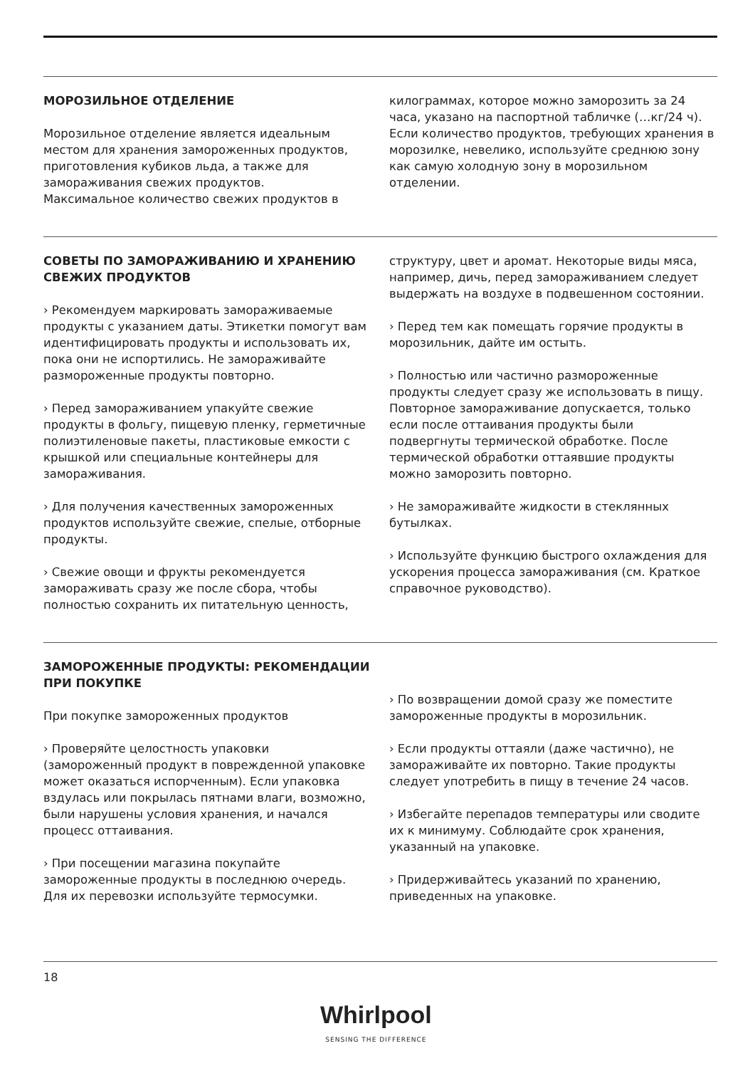МОРОЗИЛЬНОЕ ОТДЕЛЕНИЕ
Морозильное отделение является идеальным местом для хранения замороженных продуктов, приготовления кубиков льда, а также для замораживания свежих продуктов.
Максимальное количество свежих продуктов в
килограммах, которое можно заморозить за 24 часа, указано на паспортной табличке (…кг/24 ч). Если количество продуктов, требующих хранения в морозилке, невелико, используйте среднюю зону как самую холодную зону в морозильном отделении.
СОВЕТЫ ПО ЗАМОРАЖИВАНИЮ И ХРАНЕНИЮ СВЕЖИХ ПРОДУКТОВ
› Рекомендуем маркировать замораживаемые продукты с указанием даты. Этикетки помогут вам идентифицировать продукты и использовать их, пока они не испортились. Не замораживайте размороженные продукты повторно.
› Перед замораживанием упакуйте свежие продукты в фольгу, пищевую пленку, герметичные полиэтиленовые пакеты, пластиковые емкости с крышкой или специальные контейнеры для замораживания.
› Для получения качественных замороженных продуктов используйте свежие, спелые, отборные продукты.
› Свежие овощи и фрукты рекомендуется замораживать сразу же после сбора, чтобы полностью сохранить их питательную ценность,
структуру, цвет и аромат. Некоторые виды мяса, например, дичь, перед замораживанием следует выдержать на воздухе в подвешенном состоянии.
› Перед тем как помещать горячие продукты в морозильник, дайте им остыть.
› Полностью или частично размороженные продукты следует сразу же использовать в пищу. Повторное замораживание допускается, только если после оттаивания продукты были подвергнуты термической обработке. После термической обработки оттаявшие продукты можно заморозить повторно.
› Не замораживайте жидкости в стеклянных бутылках.
› Используйте функцию быстрого охлаждения для ускорения процесса замораживания (см. Краткое справочное руководство).
ЗАМОРОЖЕННЫЕ ПРОДУКТЫ: РЕКОМЕНДАЦИИ ПРИ ПОКУПКЕ
При покупке замороженных продуктов
› Проверяйте целостность упаковки (замороженный продукт в поврежденной упаковке может оказаться испорченным). Если упаковка вздулась или покрылась пятнами влаги, возможно, были нарушены условия хранения, и начался процесс оттаивания.
› При посещении магазина покупайте замороженные продукты в последнюю очередь. Для их перевозки используйте термосумки.
› По возвращении домой сразу же поместите замороженные продукты в морозильник.
› Если продукты оттаяли (даже частично), не замораживайте их повторно. Такие продукты следует употребить в пищу в течение 24 часов.
› Избегайте перепадов температуры или сводите их к минимуму. Соблюдайте срок хранения, указанный на упаковке.
› Придерживайтесь указаний по хранению, приведенных на упаковке.
18
Whirlpool
SENSING THE DIFFERENCE